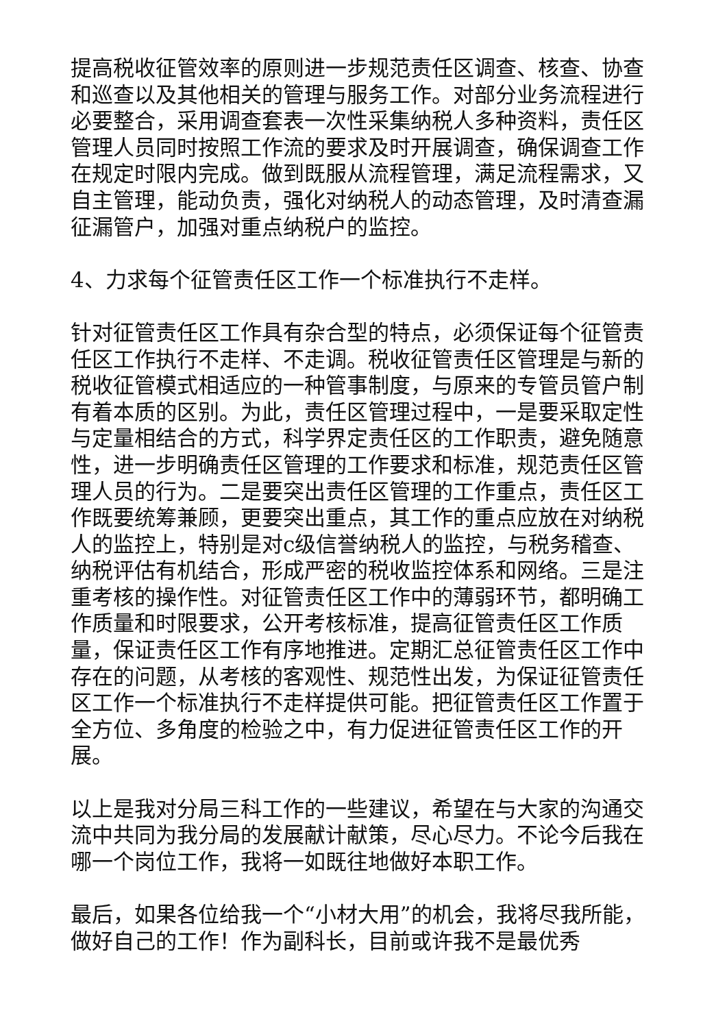提高税收征管效率的原则进一步规范责任区调查、核查、协查和巡查以及其他相关的管理与服务工作。对部分业务流程进行必要整合，采用调查套表一次性采集纳税人多种资料，责任区管理人员同时按照工作流的要求及时开展调查，确保调查工作在规定时限内完成。做到既服从流程管理，满足流程需求，又自主管理，能动负责，强化对纳税人的动态管理，及时清查漏征漏管户，加强对重点纳税户的监控。
4、力求每个征管责任区工作一个标准执行不走样。
针对征管责任区工作具有杂合型的特点，必须保证每个征管责任区工作执行不走样、不走调。税收征管责任区管理是与新的税收征管模式相适应的一种管事制度，与原来的专管员管户制有着本质的区别。为此，责任区管理过程中，一是要采取定性与定量相结合的方式，科学界定责任区的工作职责，避免随意性，进一步明确责任区管理的工作要求和标准，规范责任区管理人员的行为。二是要突出责任区管理的工作重点，责任区工作既要统筹兼顾，更要突出重点，其工作的重点应放在对纳税人的监控上，特别是对c级信誉纳税人的监控，与税务稽查、纳税评估有机结合，形成严密的税收监控体系和网络。三是注重考核的操作性。对征管责任区工作中的薄弱环节，都明确工作质量和时限要求，公开考核标准，提高征管责任区工作质量，保证责任区工作有序地推进。定期汇总征管责任区工作中存在的问题，从考核的客观性、规范性出发，为保证征管责任区工作一个标准执行不走样提供可能。把征管责任区工作置于全方位、多角度的检验之中，有力促进征管责任区工作的开展。
以上是我对分局三科工作的一些建议，希望在与大家的沟通交流中共同为我分局的发展献计献策，尽心尽力。不论今后我在哪一个岗位工作，我将一如既往地做好本职工作。
最后，如果各位给我一个“小材大用”的机会，我将尽我所能，做好自己的工作！作为副科长，目前或许我不是最优秀